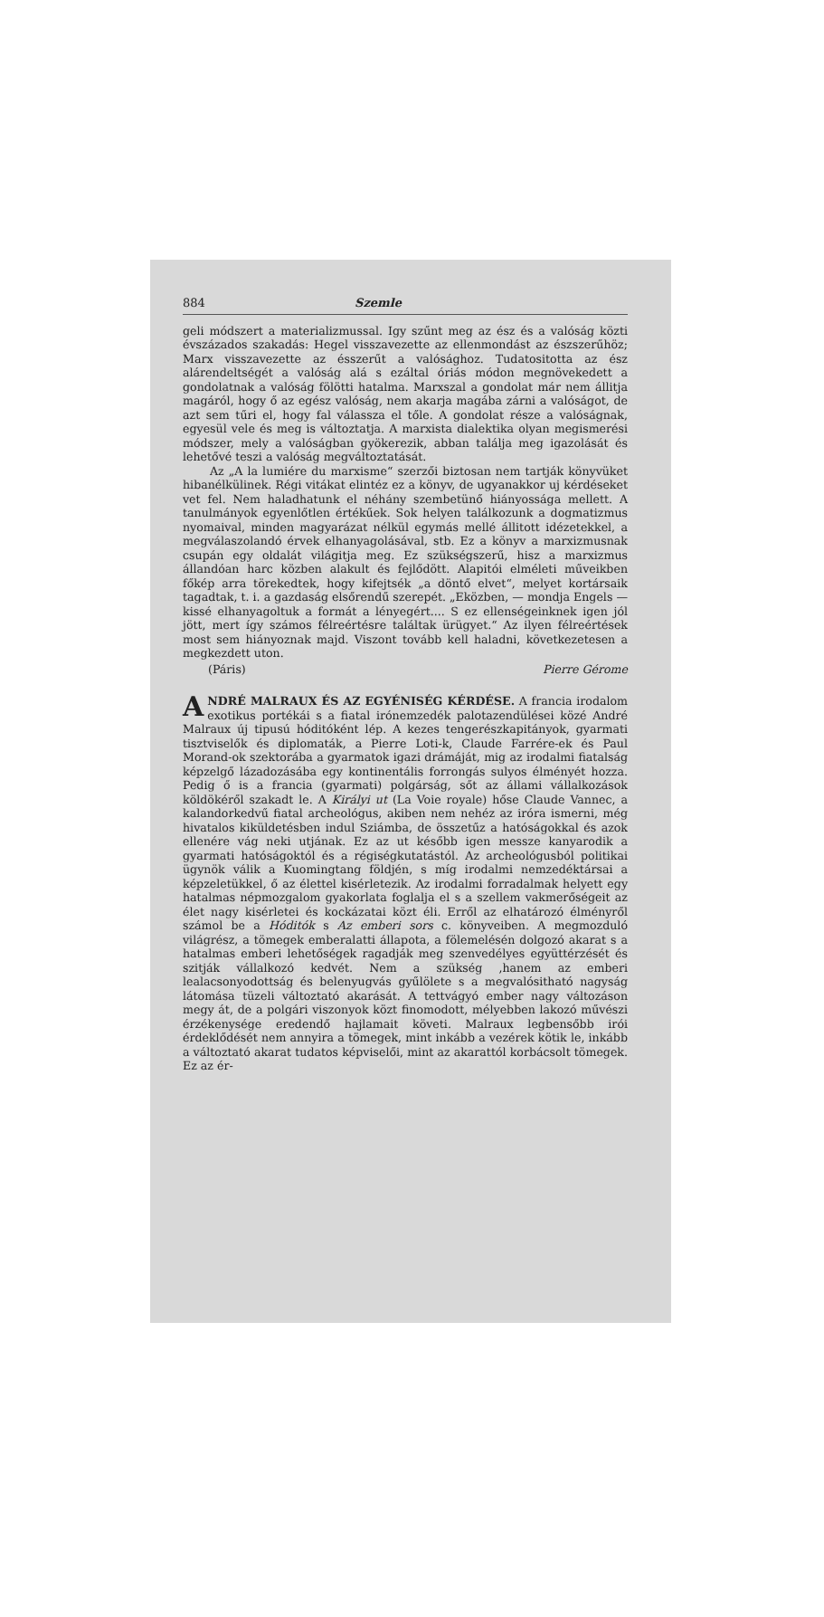884 Szemle
geli módszert a materializmussal. Igy szűnt meg az ész és a valóság közti évszázados szakadás: Hegel visszavezette az ellenmondást az észszerűhöz; Marx visszavezette az ésszerűt a valósághoz. Tudatositotta az ész alárendeltségét a valóság alá s ezáltal óriás módon megnövekedett a gondolatnak a valóság fölötti hatalma. Marxszal a gondolat már nem állitja magáról, hogy ő az egész valóság, nem akarja magába zárni a valóságot, de azt sem tűri el, hogy fal válassza el tőle. A gondolat része a valóságnak, egyesül vele és meg is változtatja. A marxista dialektika olyan megismerési módszer, mely a valóságban gyökerezik, abban találja meg igazolását és lehetővé teszi a valóság megváltoztatását.
Az „A la lumiére du marxisme“ szerzői biztosan nem tartják könyvüket hibanélkülinek. Régi vitákat elintéz ez a könyv, de ugyanakkor uj kérdéseket vet fel. Nem haladhatunk el néhány szembetünő hiányossága mellett. A tanulmányok egyenlőtlen értékűek. Sok helyen találkozunk a dogmatizmus nyomaival, minden magyarázat nélkül egymás mellé állitott idézetekkel, a megválaszolandó érvek elhanyagolásával, stb. Ez a könyv a marxizmusnak csupán egy oldalát világitja meg. Ez szükségszerű, hisz a marxizmus állandóan harc közben alakult és fejlődött. Alapitói elméleti műveikben főkép arra törekedtek, hogy kifejtsék „a döntő elvet“, melyet kortársaik tagadtak, t. i. a gazdaság elsőrendű szerepét. „Eközben, — mondja Engels — kissé elhanyagoltuk a formát a lényegért.... S ez ellenségeinknek igen jól jött, mert így számos félreértésre találtak ürügyet.“ Az ilyen félreértések most sem hiányoznak majd. Viszont tovább kell haladni, következetesen a megkezdett uton.
(Páris) Pierre Gérome
ANDRÉ MALRAUX ÉS AZ EGYÉNISÉG KÉRDÉSE. A francia irodalom exotikus portékái s a fiatal irónemzedék palotazendülései közé André Malraux új tipusú hóditóként lép. A kezes tengerészkapitányok, gyarmati tisztviselők és diplomaták, a Pierre Loti-k, Claude Farrére-ek és Paul Morand-ok szektorába a gyarmatok igazi drámáját, mig az irodalmi fiatalság képzelgő lázadozásába egy kontinentális forrongás sulyos élményét hozza. Pedig ő is a francia (gyarmati) polgárság, sőt az állami vállalkozások köldökéről szakadt le. A Királyi ut (La Voie royale) hőse Claude Vannec, a kalandorkedvű fiatal archeológus, akiben nem nehéz az iróra ismerni, még hivatalos kiküldetésben indul Sziámba, de összetűz a hatóságokkal és azok ellenére vág neki utjának. Ez az ut később igen messze kanyarodik a gyarmati hatóságoktól és a régiségkutatástól. Az archeológusból politikai ügynök válik a Kuomingtang földjén, s míg irodalmi nemzedéktársai a képzeletükkel, ő az élettel kisérletezik. Az irodalmi forradalmak helyett egy hatalmas népmozgalom gyakorlata foglalja el s a szellem vakmerőségeit az élet nagy kisérletei és kockázatai közt éli. Erről az elhatározó élményről számol be a Hóditók s Az emberi sors c. könyveiben. A megmozduló világrész, a tömegek emberalatti állapota, a fölemelésén dolgozó akarat s a hatalmas emberi lehetőségek ragadják meg szenvedélyes együttérzését és szitják vállalkozó kedvét. Nem a szükség ,hanem az emberi lealacsonyodottság és belenyugvás gyűlölete s a megvalósitható nagyság látomása tüzeli változtató akarását. A tettvágyó ember nagy változáson megy át, de a polgári viszonyok közt finomodott, mélyebben lakozó művészi érzékenysége eredendő hajlamait követi. Malraux legbensőbb irói érdeklődését nem annyira a tömegek, mint inkább a vezérek kötik le, inkább a változtató akarat tudatos képviselői, mint az akarattól korbácsolt tömegek. Ez az ér-